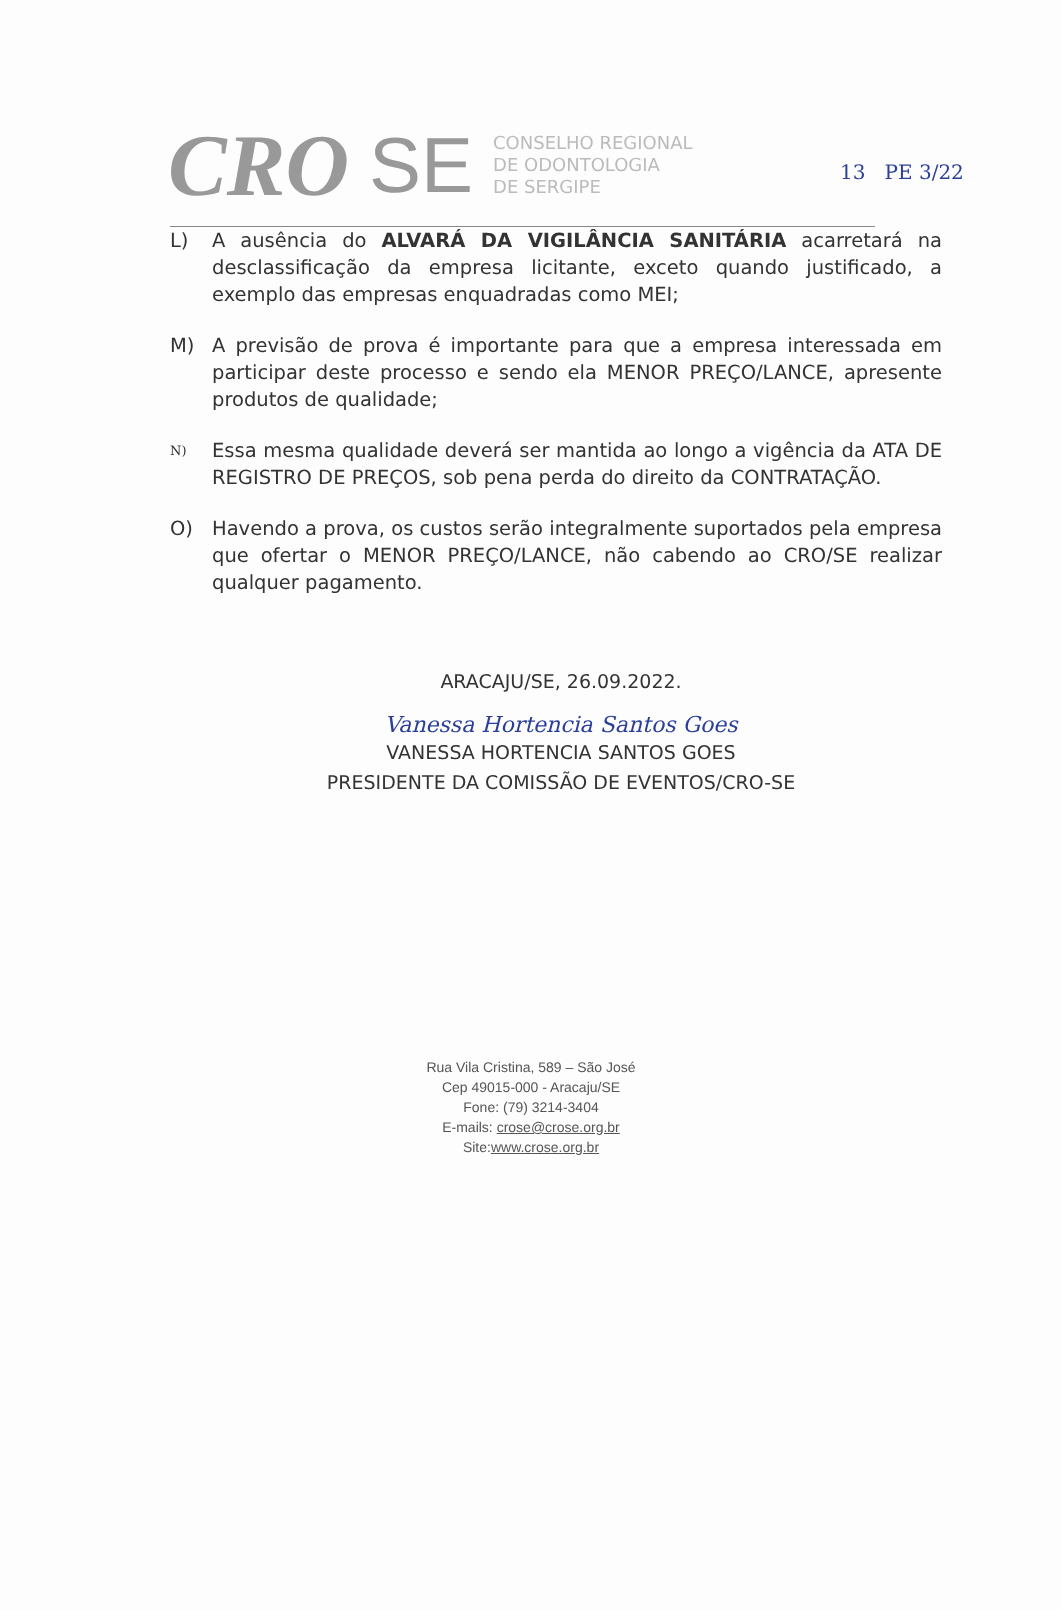13 PE 3/22
CRO SE
CONSELHO REGIONAL
DE ODONTOLOGIA
DE SERGIPE
L) A ausência do ALVARÁ DA VIGILÂNCIA SANITÁRIA acarretará na desclassificação da empresa licitante, exceto quando justificado, a exemplo das empresas enquadradas como MEI;
M) A previsão de prova é importante para que a empresa interessada em participar deste processo e sendo ela MENOR PREÇO/LANCE, apresente produtos de qualidade;
N)
Essa mesma qualidade deverá ser mantida ao longo a vigência da ATA DE REGISTRO DE PREÇOS, sob pena perda do direito da CONTRATAÇÃO.
O) Havendo a prova, os custos serão integralmente suportados pela empresa que ofertar o MENOR PREÇO/LANCE, não cabendo ao CRO/SE realizar qualquer pagamento.
ARACAJU/SE, 26.09.2022.
Vanessa Hortencia Santos Goes
VANESSA HORTENCIA SANTOS GOES
PRESIDENTE DA COMISSÃO DE EVENTOS/CRO-SE
Rua Vila Cristina, 589 – São José
Cep 49015-000 - Aracaju/SE
Fone: (79) 3214-3404
E-mails: crose@crose.org.br
Site:www.crose.org.br